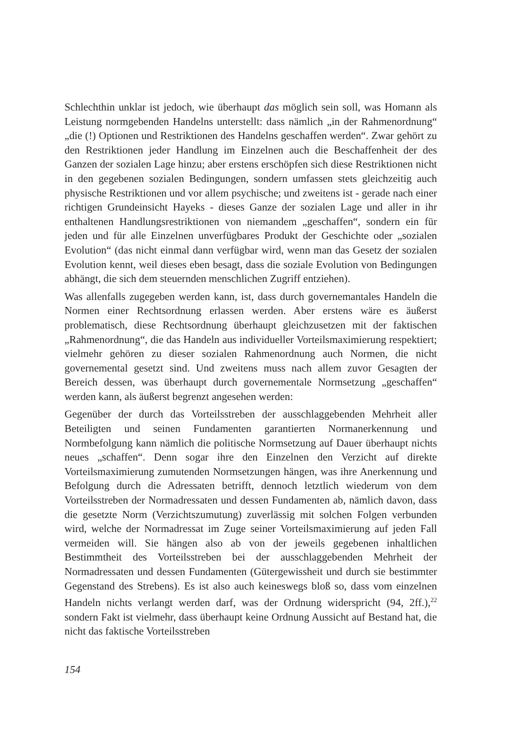Schlechthin unklar ist jedoch, wie überhaupt das möglich sein soll, was Homann als Leistung normgebenden Handelns unterstellt: dass nämlich „in der Rahmenordnung“ „die (!) Optionen und Restriktionen des Handelns geschaffen werden“. Zwar gehört zu den Restriktionen jeder Handlung im Einzelnen auch die Beschaffenheit der des Ganzen der sozialen Lage hinzu; aber erstens erschöpfen sich diese Restriktionen nicht in den gegebenen sozialen Bedingungen, sondern umfassen stets gleichzeitig auch physische Restriktionen und vor allem psychische; und zweitens ist - gerade nach einer richtigen Grundeinsicht Hayeks - dieses Ganze der sozialen Lage und aller in ihr enthaltenen Handlungsrestriktionen von niemandem „geschaffen“, sondern ein für jeden und für alle Einzelnen unverfügbares Produkt der Geschichte oder „sozialen Evolution“ (das nicht einmal dann verfügbar wird, wenn man das Gesetz der sozialen Evolution kennt, weil dieses eben besagt, dass die soziale Evolution von Bedingungen abhängt, die sich dem steuernden menschlichen Zugriff entziehen).
Was allenfalls zugegeben werden kann, ist, dass durch governemantales Handeln die Normen einer Rechtsordnung erlassen werden. Aber erstens wäre es äußerst problematisch, diese Rechtsordnung überhaupt gleichzusetzen mit der faktischen „Rahmenordnung“, die das Handeln aus individueller Vorteilsmaximierung respektiert; vielmehr gehören zu dieser sozialen Rahmenordnung auch Normen, die nicht governemental gesetzt sind. Und zweitens muss nach allem zuvor Gesagten der Bereich dessen, was überhaupt durch governementale Normsetzung „geschaffen“ werden kann, als äußerst begrenzt angesehen werden:
Gegenüber der durch das Vorteilsstreben der ausschlaggebenden Mehrheit aller Beteiligten und seinen Fundamenten garantierten Normanerkennung und Normbefolgung kann nämlich die politische Normsetzung auf Dauer überhaupt nichts neues „schaffen“. Denn sogar ihre den Einzelnen den Verzicht auf direkte Vorteilsmaximierung zumutenden Normsetzungen hängen, was ihre Anerkennung und Befolgung durch die Adressaten betrifft, dennoch letztlich wiederum von dem Vorteilsstreben der Normadressaten und dessen Fundamenten ab, nämlich davon, dass die gesetzte Norm (Verzichtszumutung) zuverlässig mit solchen Folgen verbunden wird, welche der Normadressat im Zuge seiner Vorteilsmaximierung auf jeden Fall vermeiden will. Sie hängen also ab von der jeweils gegebenen inhaltlichen Bestimmtheit des Vorteilsstreben bei der ausschlaggebenden Mehrheit der Normadressaten und dessen Fundamenten (Gütergewissheit und durch sie bestimmter Gegenstand des Strebens). Es ist also auch keineswegs bloß so, dass vom einzelnen Handeln nichts verlangt werden darf, was der Ordnung widerspricht (94, 2ff.),<sup>22</sup> sondern Fakt ist vielmehr, dass überhaupt keine Ordnung Aussicht auf Bestand hat, die nicht das faktische Vorteilsstreben
154